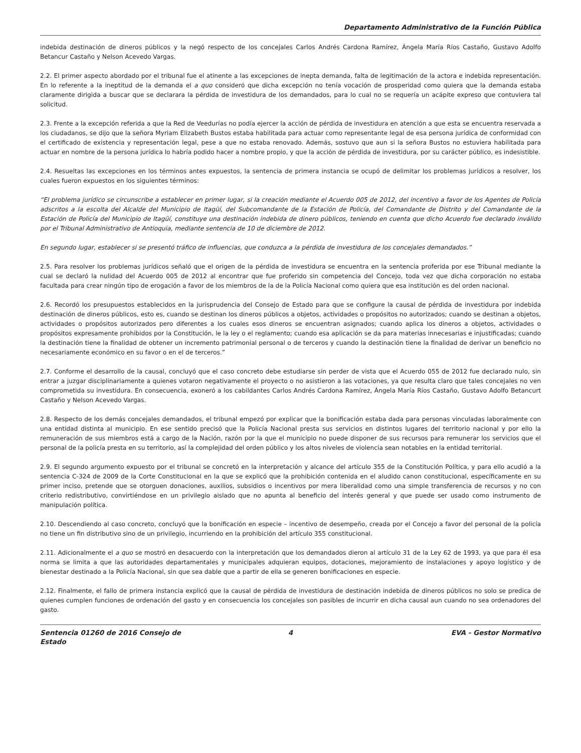Departamento Administrativo de la Función Pública
indebida destinación de dineros públicos y la negó respecto de los concejales Carlos Andrés Cardona Ramírez, Ángela María Ríos Castaño, Gustavo Adolfo Betancur Castaño y Nelson Acevedo Vargas.
2.2. El primer aspecto abordado por el tribunal fue el atinente a las excepciones de inepta demanda, falta de legitimación de la actora e indebida representación. En lo referente a la ineptitud de la demanda el a quo consideró que dicha excepción no tenía vocación de prosperidad como quiera que la demanda estaba claramente dirigida a buscar que se declarara la pérdida de investidura de los demandados, para lo cual no se requería un acápite expreso que contuviera tal solicitud.
2.3. Frente a la excepción referida a que la Red de Veedurías no podía ejercer la acción de pérdida de investidura en atención a que esta se encuentra reservada a los ciudadanos, se dijo que la señora Myriam Elizabeth Bustos estaba habilitada para actuar como representante legal de esa persona jurídica de conformidad con el certificado de existencia y representación legal, pese a que no estaba renovado. Además, sostuvo que aun si la señora Bustos no estuviera habilitada para actuar en nombre de la persona jurídica lo habría podido hacer a nombre propio, y que la acción de pérdida de investidura, por su carácter público, es indesistible.
2.4. Resueltas las excepciones en los términos antes expuestos, la sentencia de primera instancia se ocupó de delimitar los problemas jurídicos a resolver, los cuales fueron expuestos en los siguientes términos:
“El problema jurídico se circunscribe a establecer en primer lugar, si la creación mediante el Acuerdo 005 de 2012, del incentivo a favor de los Agentes de Policía adscritos a la escolta del Alcalde del Municipio de Itagüí, del Subcomandante de la Estación de Policía, del Comandante de Distrito y del Comandante de la Estación de Policía del Municipio de Itagüí, constituye una destinación indebida de dinero públicos, teniendo en cuenta que dicho Acuerdo fue declarado inválido por el Tribunal Administrativo de Antioquia, mediante sentencia de 10 de diciembre de 2012.
En segundo lugar, establecer si se presentó tráfico de influencias, que conduzca a la pérdida de investidura de los concejales demandados.”
2.5. Para resolver los problemas jurídicos señaló que el origen de la pérdida de investidura se encuentra en la sentencia proferida por ese Tribunal mediante la cual se declaró la nulidad del Acuerdo 005 de 2012 al encontrar que fue proferido sin competencia del Concejo, toda vez que dicha corporación no estaba facultada para crear ningún tipo de erogación a favor de los miembros de la de la Policía Nacional como quiera que esa institución es del orden nacional.
2.6. Recordó los presupuestos establecidos en la jurisprudencia del Consejo de Estado para que se configure la causal de pérdida de investidura por indebida destinación de dineros públicos, esto es, cuando se destinan los dineros públicos a objetos, actividades o propósitos no autorizados; cuando se destinan a objetos, actividades o propósitos autorizados pero diferentes a los cuales esos dineros se encuentran asignados; cuando aplica los dineros a objetos, actividades o propósitos expresamente prohibidos por la Constitución, le la ley o el reglamento; cuando esa aplicación se da para materias innecesarias e injustificadas; cuando la destinación tiene la finalidad de obtener un incremento patrimonial personal o de terceros y cuando la destinación tiene la finalidad de derivar un beneficio no necesariamente económico en su favor o en el de terceros.”
2.7. Conforme el desarrollo de la causal, concluyó que el caso concreto debe estudiarse sin perder de vista que el Acuerdo 055 de 2012 fue declarado nulo, sin entrar a juzgar disciplinariamente a quienes votaron negativamente el proyecto o no asistieron a las votaciones, ya que resulta claro que tales concejales no ven comprometida su investidura. En consecuencia, exoneró a los cabildantes Carlos Andrés Cardona Ramírez, Ángela María Ríos Castaño, Gustavo Adolfo Betancurt Castaño y Nelson Acevedo Vargas.
2.8. Respecto de los demás concejales demandados, el tribunal empezó por explicar que la bonificación estaba dada para personas vinculadas laboralmente con una entidad distinta al municipio. En ese sentido precisó que la Policía Nacional presta sus servicios en distintos lugares del territorio nacional y por ello la remuneración de sus miembros está a cargo de la Nación, razón por la que el municipio no puede disponer de sus recursos para remunerar los servicios que el personal de la policía presta en su territorio, así la complejidad del orden público y los altos niveles de violencia sean notables en la entidad territorial.
2.9. El segundo argumento expuesto por el tribunal se concretó en la interpretación y alcance del artículo 355 de la Constitución Política, y para ello acudió a la sentencia C-324 de 2009 de la Corte Constitucional en la que se explicó que la prohibición contenida en el aludido canon constitucional, específicamente en su primer inciso, pretende que se otorguen donaciones, auxilios, subsidios o incentivos por mera liberalidad como una simple transferencia de recursos y no con criterio redistributivo, convirtiéndose en un privilegio aislado que no apunta al beneficio del interés general y que puede ser usado como instrumento de manipulación política.
2.10. Descendiendo al caso concreto, concluyó que la bonificación en especie – incentivo de desempeño, creada por el Concejo a favor del personal de la policía no tiene un fin distributivo sino de un privilegio, incurriendo en la prohibición del artículo 355 constitucional.
2.11. Adicionalmente el a quo se mostró en desacuerdo con la interpretación que los demandados dieron al artículo 31 de la Ley 62 de 1993, ya que para él esa norma se limita a que las autoridades departamentales y municipales adquieran equipos, dotaciones, mejoramiento de instalaciones y apoyo logístico y de bienestar destinado a la Policía Nacional, sin que sea dable que a partir de ella se generen bonificaciones en especie.
2.12. Finalmente, el fallo de primera instancia explicó que la causal de pérdida de investidura de destinación indebida de dineros públicos no solo se predica de quienes cumplen funciones de ordenación del gasto y en consecuencia los concejales son pasibles de incurrir en dicha causal aun cuando no sea ordenadores del gasto.
Sentencia 01260 de 2016 Consejo de Estado
4 EVA - Gestor Normativo